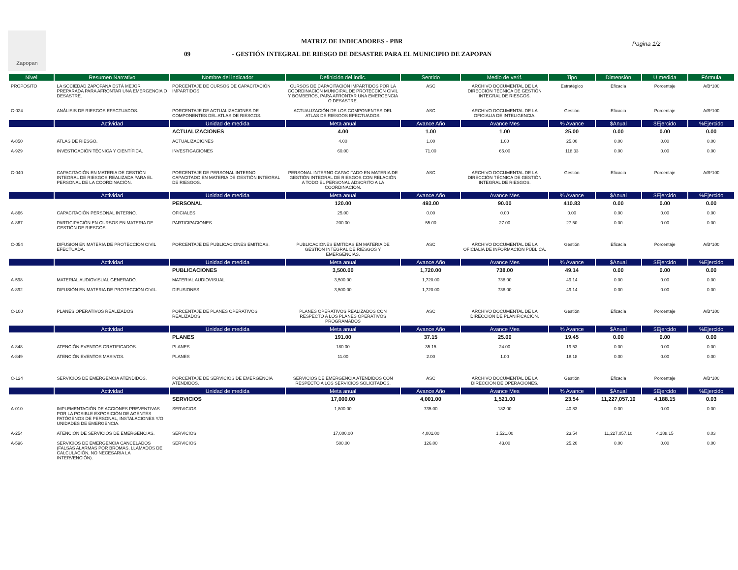Zapopan
MATRIZ DE INDICADORES - PBR
09 - GESTIÓN INTEGRAL DE RIESGO DE DESASTRE PARA EL MUNICIPIO DE ZAPOPAN
Pagina 1/2
| Nivel | Resumen Narrativo | Nombre del indicador | Definición del indic. | Sentido | Medio de verif. | Tipo | Dimensión | U medida | Fórmula |
| --- | --- | --- | --- | --- | --- | --- | --- | --- | --- |
| PROPOSITO | LA SOCIEDAD ZAPOPANA ESTÀ MEJOR PREPARADA PARA AFRONTAR UNA EMERGENCIA O DESASTRE. | PORCENTAJE DE CURSOS DE CAPACITACIÓN IMPARTIDOS. | CURSOS DE CAPACITACIÓN IMPARTIDOS POR LA COORDINACIÓN MUNICIPAL DE PROTECCIÓN CIVIL Y BOMBEROS, PARA AFRONTAR UNA EMERGENCIA O DESASTRE. | ASC | ARCHIVO DOCUMENTAL DE LA DIRECCIÓN TÉCNICA DE GESTIÓN INTEGRAL DE RIESGOS. | Estratégico | Eficacia | Porcentaje | A/B*100 |
| C-024 | ANÁLISIS DE RIESGOS EFECTUADOS. | PORCENTAJE DE ACTUALIZACIONES DE COMPONENTES DEL ATLAS DE RIESGOS. | ACTUALIZACIÓN DE LOS COMPONENTES DEL ATLAS DE RIESGOS EFECTUADOS. | ASC | ARCHIVO DOCUMENTAL DE LA OFICIALIA DE INTELIGENCIA. | Gestión | Eficacia | Porcentaje | A/B*100 |
| | Actividad | Unidad de medida | Meta anual | Avance Año | Avance Mes | % Avance | $Anual | $Ejercido | %Ejercido |
| | | ACTUALIZACIONES | 4.00 | 1.00 | 1.00 | 25.00 | 0.00 | 0.00 | 0.00 |
| A-850 | ATLAS DE RIESGO. | ACTUALIZACIONES | 4.00 | 1.00 | 1.00 | 25.00 | 0.00 | 0.00 | 0.00 |
| A-929 | INVESTIGACIÓN TÉCNICA Y CIENTÍFICA. | INVESTIGACIONES | 60.00 | 71.00 | 65.00 | 118.33 | 0.00 | 0.00 | 0.00 |
| C-040 | CAPACITACIÓN EN MATERIA DE GESTIÓN INTEGRAL DE RIESGOS REALIZADA PARA EL PERSONAL DE LA COORDINACIÓN. | PORCENTAJE DE PERSONAL INTERNO CAPACITADO EN MATERIA DE GESTIÓN INTEGRAL DE RIESGOS. | PERSONAL INTERNO CAPACITADO EN MATERIA DE GESTIÓN INTEGRAL DE RIESGOS CON RELACIÓN A TODO EL PERSONAL ADSCRITO A LA COORDINACIÓN. | ASC | ARCHIVO DOCUMENTAL DE LA DIRECCIÓN TÉCNICA DE GESTIÓN INTEGRAL DE RIESGOS. | Gestión | Eficacia | Porcentaje | A/B*100 |
| | Actividad | Unidad de medida | Meta anual | Avance Año | Avance Mes | % Avance | $Anual | $Ejercido | %Ejercido |
| | | PERSONAL | 120.00 | 493.00 | 90.00 | 410.83 | 0.00 | 0.00 | 0.00 |
| A-866 | CAPACITACIÓN PERSONAL INTERNO. | OFICIALES | 25.00 | 0.00 | 0.00 | 0.00 | 0.00 | 0.00 | 0.00 |
| A-867 | PARTICIPACIÓN EN CURSOS EN MATERIA DE GESTIÓN DE RIESGOS. | PARTICIPACIONES | 200.00 | 55.00 | 27.00 | 27.50 | 0.00 | 0.00 | 0.00 |
| C-054 | DIFUSIÓN EN MATERIA DE PROTECCIÓN CIVIL EFECTUADA. | PORCENTAJE DE PUBLICACIONES EMITIDAS. | PUBLICACIONES EMITIDAS EN MATERIA DE GESTIÓN INTEGRAL DE RIESGOS Y EMERGENCIAS. | ASC | ARCHIVO DOCUMENTAL DE LA OFICIALIA DE INFORMACIÓN PÚBLICA. | Gestión | Eficacia | Porcentaje | A/B*100 |
| | Actividad | Unidad de medida | Meta anual | Avance Año | Avance Mes | % Avance | $Anual | $Ejercido | %Ejercido |
| | | PUBLICACIONES | 3,500.00 | 1,720.00 | 738.00 | 49.14 | 0.00 | 0.00 | 0.00 |
| A-598 | MATERIAL AUDIOVISUAL GENERADO. | MATERIAL AUDIOVISUAL | 3,500.00 | 1,720.00 | 738.00 | 49.14 | 0.00 | 0.00 | 0.00 |
| A-892 | DIFUSIÓN EN MATERIA DE PROTECCIÓN CIVIL. | DIFUSIONES | 3,500.00 | 1,720.00 | 738.00 | 49.14 | 0.00 | 0.00 | 0.00 |
| C-100 | PLANES OPERATIVOS REALIZADOS | PORCENTAJE DE PLANES OPERATIVOS REALIZADOS | PLANES OPERATIVOS REALIZADOS CON RESPECTO A LOS PLANES OPERATIVOS PROGRAMADOS | ASC | ARCHIVO DOCUMENTAL DE LA DIRECCIÓN DE PLANIFICACIÓN. | Gestión | Eficacia | Porcentaje | A/B*100 |
| | Actividad | Unidad de medida | Meta anual | Avance Año | Avance Mes | % Avance | $Anual | $Ejercido | %Ejercido |
| | | PLANES | 191.00 | 37.15 | 25.00 | 19.45 | 0.00 | 0.00 | 0.00 |
| A-848 | ATENCIÓN EVENTOS GRATIFICADOS. | PLANES | 180.00 | 35.15 | 24.00 | 19.53 | 0.00 | 0.00 | 0.00 |
| A-849 | ATENCIÓN EVENTOS MASIVOS. | PLANES | 11.00 | 2.00 | 1.00 | 18.18 | 0.00 | 0.00 | 0.00 |
| C-124 | SERVICIOS DE EMERGENCIA ATENDIDOS. | PORCENTAJE DE SERVICIOS DE EMERGENCIA ATENDIDOS. | SERVICIOS DE EMERGENCIA ATENDIDOS CON RESPECTO A LOS SERVICIOS SOLICITADOS. | ASC | ARCHIVO DOCUMENTAL DE LA DIRECCIÓN DE OPERACIONES. | Gestión | Eficacia | Porcentaje | A/B*100 |
| | Actividad | Unidad de medida | Meta anual | Avance Año | Avance Mes | % Avance | $Anual | $Ejercido | %Ejercido |
| | | SERVICIOS | 17,000.00 | 4,001.00 | 1,521.00 | 23.54 | 11,227,057.10 | 4,188.15 | 0.03 |
| A-010 | IMPLEMENTACIÓN DE ACCIONES PREVENTIVAS POR LA POSIBLE EXPOSICIÓN DE AGENTES PATÓGENOS DE PERSONAL, INSTALACIONES Y/O UNIDADES DE EMERGENCIA. | SERVICIOS | 1,800.00 | 735.00 | 182.00 | 40.83 | 0.00 | 0.00 | 0.00 |
| A-254 | ATENCIÓN DE SERVICIOS DE EMERGENCIAS. | SERVICIOS | 17,000.00 | 4,001.00 | 1,521.00 | 23.54 | 11,227,057.10 | 4,188.15 | 0.03 |
| A-596 | SERVICIOS DE EMERGENCIA CANCELADOS (FALSAS ALARMAS POR BROMAS, LLAMADOS DE CALCULACIÓN, NO NECESARIA LA INTERVENCIÓN). | SERVICIOS | 500.00 | 126.00 | 43.00 | 25.20 | 0.00 | 0.00 | 0.00 |